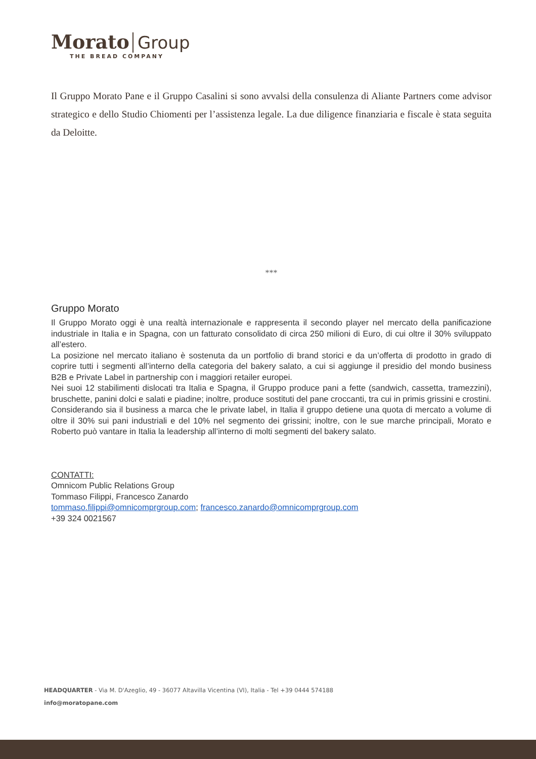Morato Group
THE BREAD COMPANY
Il Gruppo Morato Pane e il Gruppo Casalini si sono avvalsi della consulenza di Aliante Partners come advisor strategico e dello Studio Chiomenti per l’assistenza legale. La due diligence finanziaria e fiscale è stata seguita da Deloitte.
***
Gruppo Morato
Il Gruppo Morato oggi è una realtà internazionale e rappresenta il secondo player nel mercato della panificazione industriale in Italia e in Spagna, con un fatturato consolidato di circa 250 milioni di Euro, di cui oltre il 30% sviluppato all’estero.
La posizione nel mercato italiano è sostenuta da un portfolio di brand storici e da un’offerta di prodotto in grado di coprire tutti i segmenti all’interno della categoria del bakery salato, a cui si aggiunge il presidio del mondo business B2B e Private Label in partnership con i maggiori retailer europei.
Nei suoi 12 stabilimenti dislocati tra Italia e Spagna, il Gruppo produce pani a fette (sandwich, cassetta, tramezzini), bruschette, panini dolci e salati e piadine; inoltre, produce sostituti del pane croccanti, tra cui in primis grissini e crostini.
Considerando sia il business a marca che le private label, in Italia il gruppo detiene una quota di mercato a volume di oltre il 30% sui pani industriali e del 10% nel segmento dei grissini; inoltre, con le sue marche principali, Morato e Roberto può vantare in Italia la leadership all’interno di molti segmenti del bakery salato.
CONTATTI:
Omnicom Public Relations Group
Tommaso Filippi, Francesco Zanardo
tommaso.filippi@omnicomprgroup.com; francesco.zanardo@omnicomprgroup.com
+39 324 0021567
HEADQUARTER - Via M. D'Azeglio, 49 - 36077 Altavilla Vicentina (VI), Italia - Tel +39 0444 574188
info@moratopane.com